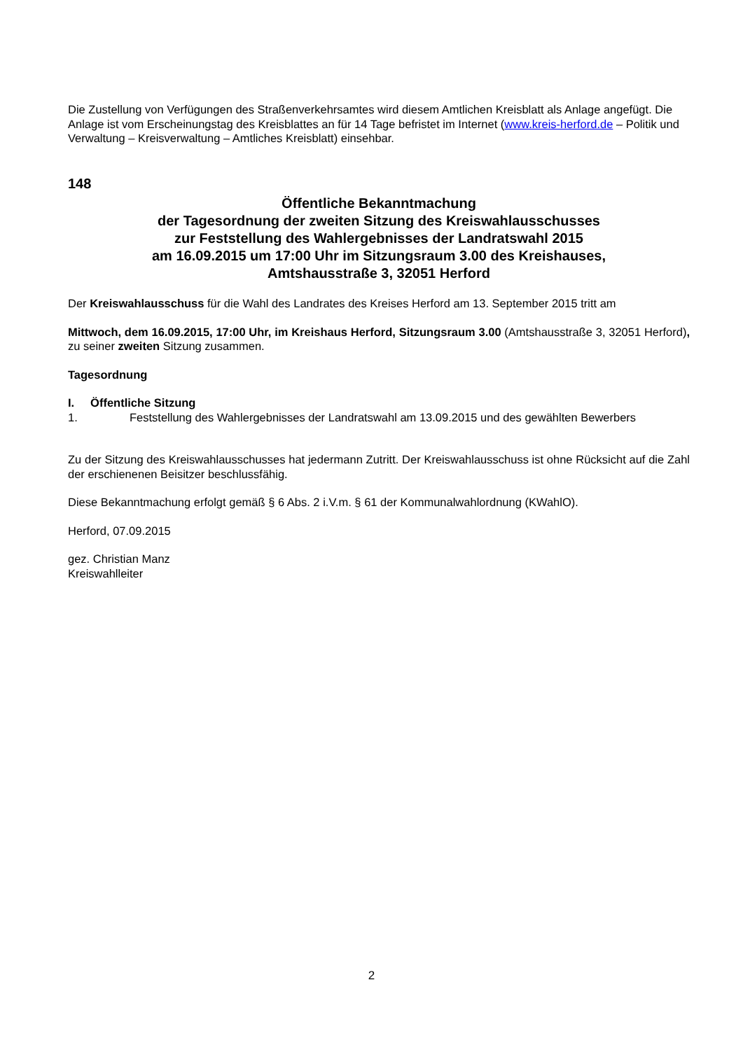Die Zustellung von Verfügungen des Straßenverkehrsamtes wird diesem Amtlichen Kreisblatt als Anlage angefügt. Die Anlage ist vom Erscheinungstag des Kreisblattes an für 14 Tage befristet im Internet (www.kreis-herford.de – Politik und Verwaltung – Kreisverwaltung – Amtliches Kreisblatt) einsehbar.
148
Öffentliche Bekanntmachung
der Tagesordnung der zweiten Sitzung des Kreiswahlausschusses
zur Feststellung des Wahlergebnisses der Landratswahl 2015
am 16.09.2015 um 17:00 Uhr im Sitzungsraum 3.00 des Kreishauses,
Amtshausstraße 3, 32051 Herford
Der Kreiswahlausschuss für die Wahl des Landrates des Kreises Herford am 13. September 2015 tritt am
Mittwoch, dem 16.09.2015, 17:00 Uhr, im Kreishaus Herford, Sitzungsraum 3.00 (Amtshausstraße 3, 32051 Herford), zu seiner zweiten Sitzung zusammen.
Tagesordnung
I. Öffentliche Sitzung
1. Feststellung des Wahlergebnisses der Landratswahl am 13.09.2015 und des gewählten Bewerbers
Zu der Sitzung des Kreiswahlausschusses hat jedermann Zutritt. Der Kreiswahlausschuss ist ohne Rücksicht auf die Zahl der erschienenen Beisitzer beschlussfähig.
Diese Bekanntmachung erfolgt gemäß § 6 Abs. 2 i.V.m. § 61 der Kommunalwahlordnung (KWahlO).
Herford, 07.09.2015
gez. Christian Manz
Kreiswahlleiter
2